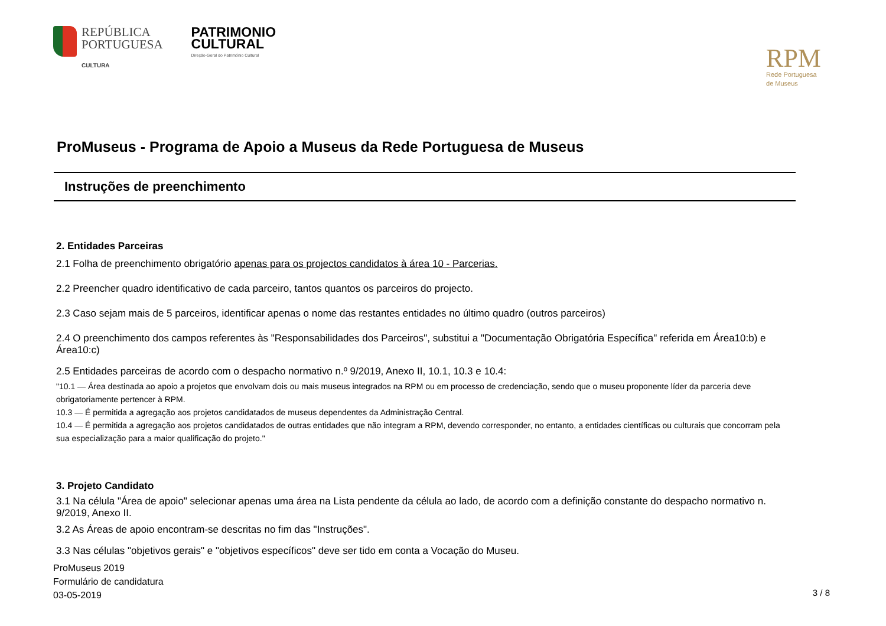REPÚBLICA
PORTUGUESA
CULTURA
PATRIMONIO
CULTURAL
Direção-Geral do Património Cultural
RPM
Rede Portuguesa
de Museus
ProMuseus - Programa de Apoio a Museus da Rede Portuguesa de Museus
Instruções de preenchimento
2. Entidades Parceiras
2.1 Folha de preenchimento obrigatório apenas para os projectos candidatos à área 10 - Parcerias.
2.2 Preencher quadro identificativo de cada parceiro, tantos quantos os parceiros do projecto.
2.3 Caso sejam mais de 5 parceiros, identificar apenas o nome das restantes entidades no último quadro (outros parceiros)
2.4 O preenchimento dos campos referentes às "Responsabilidades dos Parceiros", substitui a "Documentação Obrigatória Específica" referida em Área10:b) e Área10:c)
2.5 Entidades parceiras de acordo com o despacho normativo n.º 9/2019, Anexo II, 10.1, 10.3 e 10.4:
"10.1 — Área destinada ao apoio a projetos que envolvam dois ou mais museus integrados na RPM ou em processo de credenciação, sendo que o museu proponente líder da parceria deve obrigatoriamente pertencer à RPM.
10.3 — É permitida a agregação aos projetos candidatados de museus dependentes da Administração Central.
10.4 — É permitida a agregação aos projetos candidatados de outras entidades que não integram a RPM, devendo corresponder, no entanto, a entidades científicas ou culturais que concorram pela sua especialização para a maior qualificação do projeto."
3. Projeto Candidato
3.1 Na célula "Área de apoio" selecionar apenas uma área na Lista pendente da célula ao lado, de acordo com a definição constante do despacho normativo n. 9/2019, Anexo II.
3.2 As Áreas de apoio encontram-se descritas no fim das "Instruções".
3.3 Nas células "objetivos gerais" e "objetivos específicos" deve ser tido em conta a Vocação do Museu.
ProMuseus 2019
Formulário de candidatura
03-05-2019
3 / 8